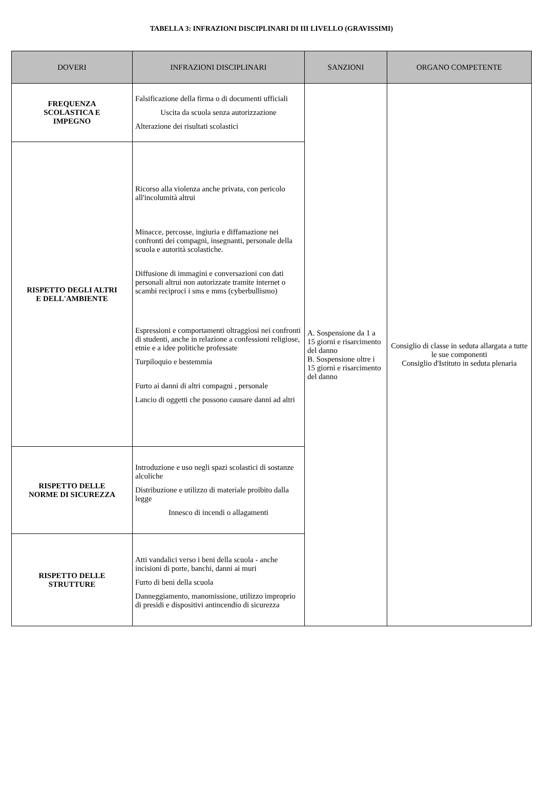TABELLA 3: INFRAZIONI DISCIPLINARI DI III LIVELLO (GRAVISSIMI)
| DOVERI | INFRAZIONI DISCIPLINARI | SANZIONI | ORGANO COMPETENTE |
| --- | --- | --- | --- |
| FREQUENZA SCOLASTICA E IMPEGNO | Falsificazione della firma o di documenti ufficiali Uscita da scuola senza autorizzazione Alterazione dei risultati scolastici | A. Sospensione da 1 a 15 giorni e risarcimento del danno B. Sospensione oltre i 15 giorni e risarcimento del danno | Consiglio di classe in seduta allargata a tutte le sue componenti Consiglio d'Istituto in seduta plenaria |
| RISPETTO DEGLI ALTRI E DELL'AMBIENTE | Ricorso alla violenza anche privata, con pericolo all'incolumità altrui Minacce, percosse, ingiuria e diffamazione nei confronti dei compagni, insegnanti, personale della scuola e autorità scolastiche. Diffusione di immagini e conversazioni con dati personali altrui non autorizzate tramite internet o scambi reciproci i sms e mms (cyberbullismo) Espressioni e comportamenti oltraggiosi nei confronti di studenti, anche in relazione a confessioni religiose, etnie e a idee politiche professate Turpiloquio e bestemmia Furto ai danni di altri compagni , personale Lancio di oggetti che possono causare danni ad altri | | |
| RISPETTO DELLE NORME DI SICUREZZA | Introduzione e uso negli spazi scolastici di sostanze alcoliche Distribuzione e utilizzo di materiale proibito dalla legge Innesco di incendi o allagamenti | | |
| RISPETTO DELLE STRUTTURE | Atti vandalici verso i beni della scuola - anche incisioni di porte, banchi, danni ai muri Furto di beni della scuola Danneggiamento, manomissione, utilizzo improprio di presidi e dispositivi antincendio di sicurezza | | |